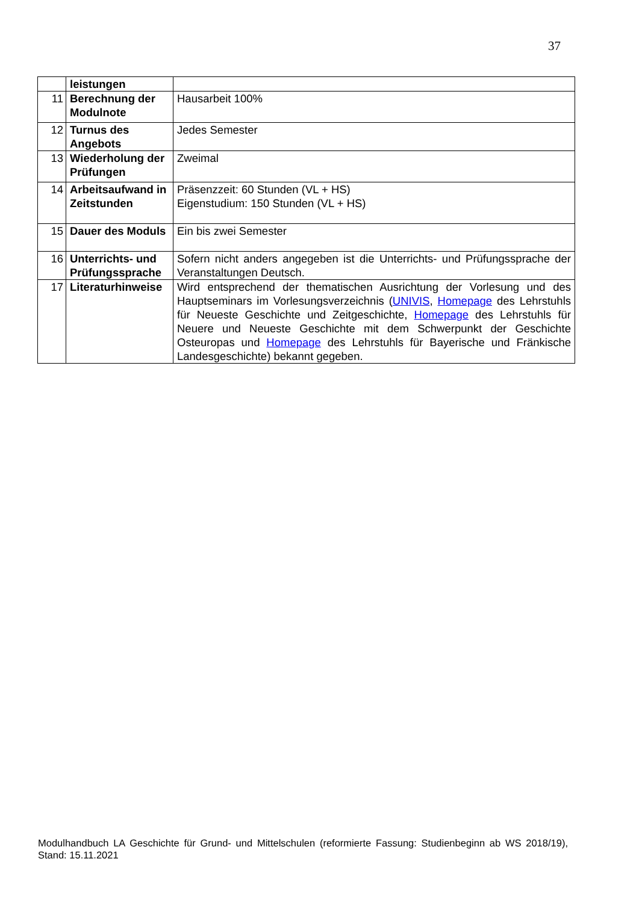37
| | leistungen | |
| 11 | Berechnung der Modulnote | Hausarbeit 100% |
| 12 | Turnus des Angebots | Jedes Semester |
| 13 | Wiederholung der Prüfungen | Zweimal |
| 14 | Arbeitsaufwand in Zeitstunden | Präsenzzeit: 60 Stunden (VL + HS) Eigenstudium: 150 Stunden (VL + HS) |
| 15 | Dauer des Moduls | Ein bis zwei Semester |
| 16 | Unterrichts- und Prüfungssprache | Sofern nicht anders angegeben ist die Unterrichts- und Prüfungssprache der Veranstaltungen Deutsch. |
| 17 | Literaturhinweise | Wird entsprechend der thematischen Ausrichtung der Vorlesung und des Hauptseminars im Vorlesungsverzeichnis ( UNIVIS , Homepage des Lehrstuhls für Neueste Geschichte und Zeitgeschichte, Homepage des Lehrstuhls für Neuere und Neueste Geschichte mit dem Schwerpunkt der Geschichte Osteuropas und Homepage des Lehrstuhls für Bayerische und Fränkische Landesgeschichte) bekannt gegeben. |
Modulhandbuch LA Geschichte für Grund- und Mittelschulen (reformierte Fassung: Studienbeginn ab WS 2018/19), Stand: 15.11.2021